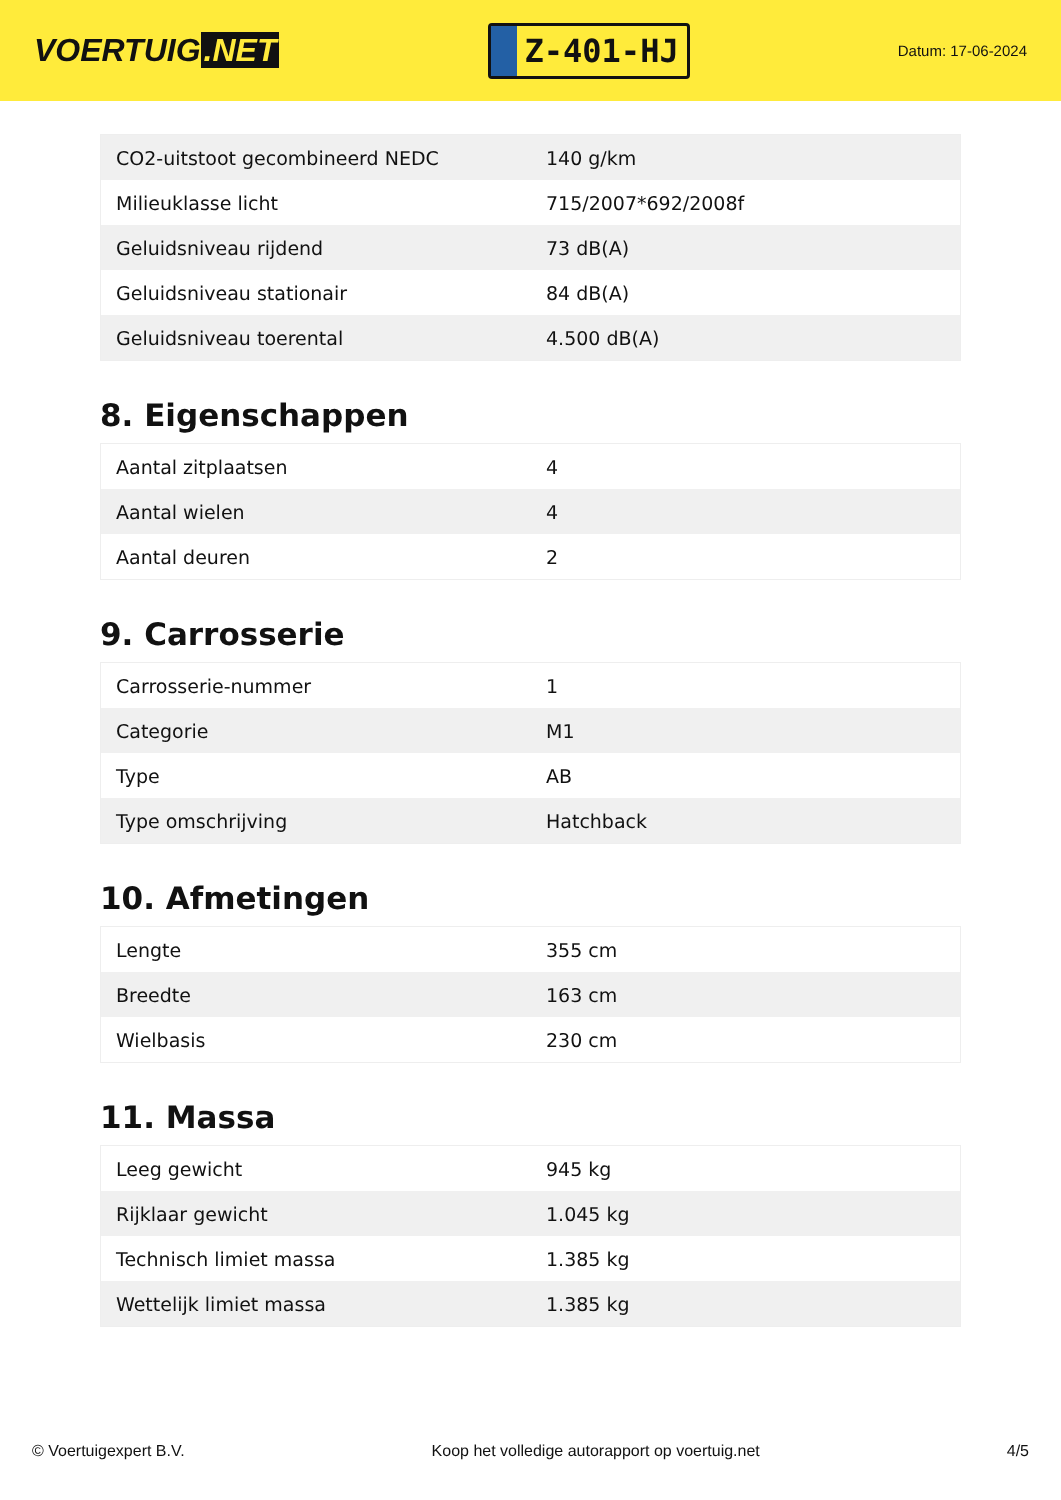VOERTUIG.NET
Z-401-HJ
Datum: 17-06-2024
| CO2-uitstoot gecombineerd NEDC | 140 g/km |
| Milieuklasse licht | 715/2007*692/2008f |
| Geluidsniveau rijdend | 73 dB(A) |
| Geluidsniveau stationair | 84 dB(A) |
| Geluidsniveau toerental | 4.500 dB(A) |
8. Eigenschappen
| Aantal zitplaatsen | 4 |
| Aantal wielen | 4 |
| Aantal deuren | 2 |
9. Carrosserie
| Carrosserie-nummer | 1 |
| Categorie | M1 |
| Type | AB |
| Type omschrijving | Hatchback |
10. Afmetingen
| Lengte | 355 cm |
| Breedte | 163 cm |
| Wielbasis | 230 cm |
11. Massa
| Leeg gewicht | 945 kg |
| Rijklaar gewicht | 1.045 kg |
| Technisch limiet massa | 1.385 kg |
| Wettelijk limiet massa | 1.385 kg |
© Voertuigexpert B.V. Koop het volledige autorapport op voertuig.net 4/5